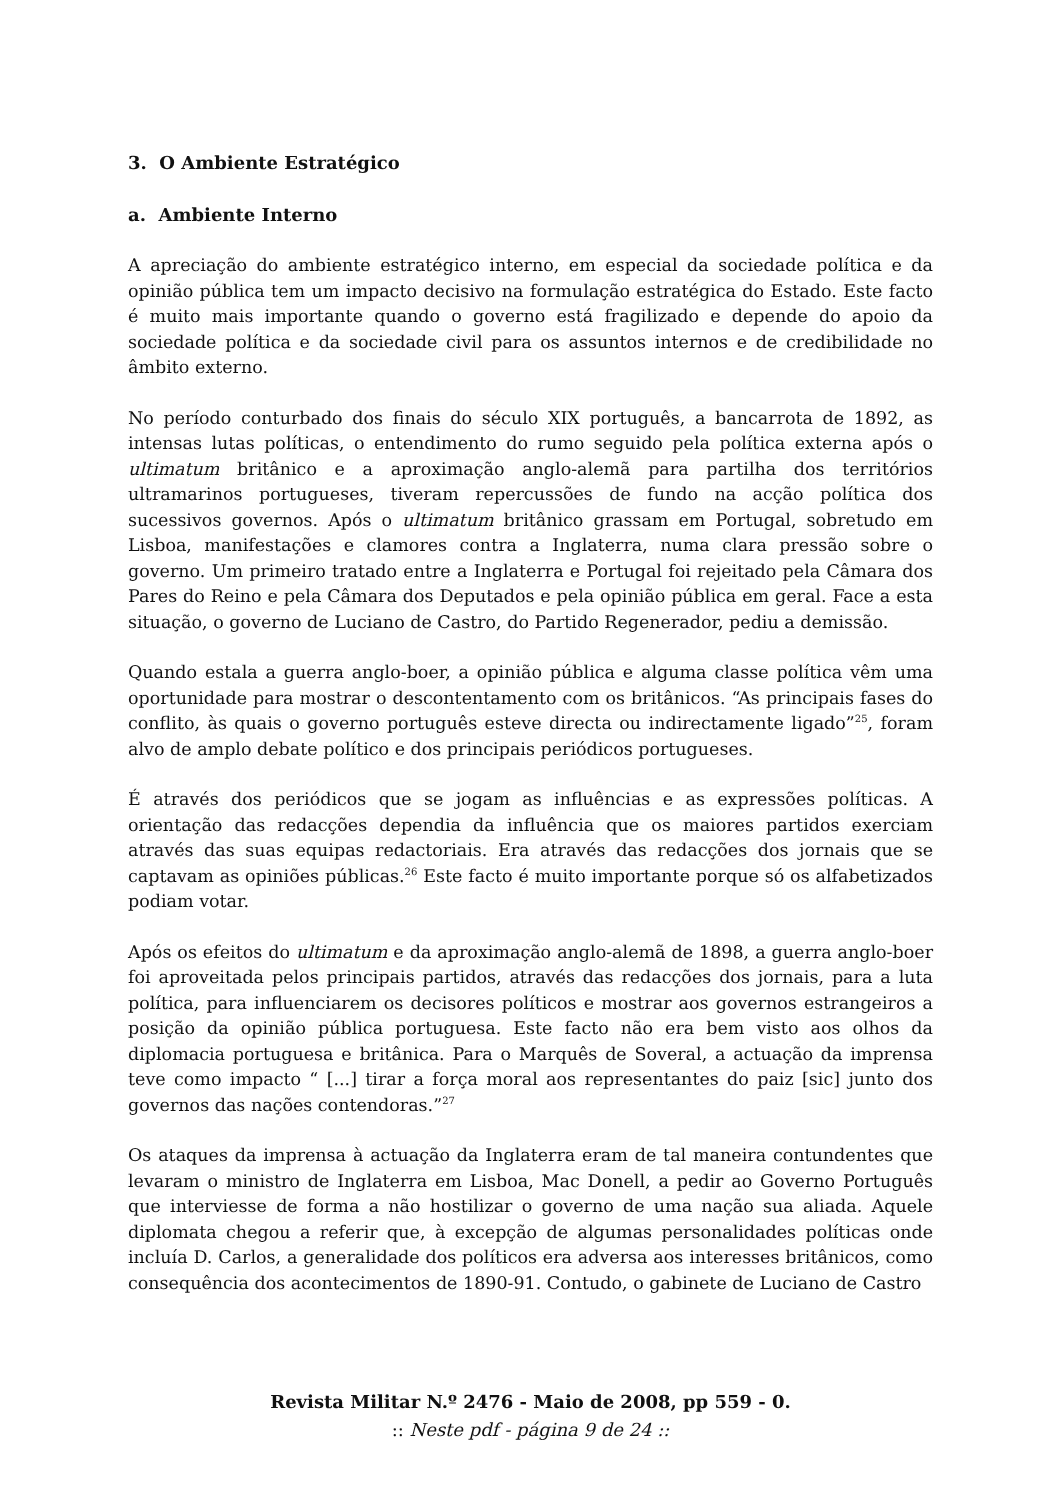3. O Ambiente Estratégico
a. Ambiente Interno
A apreciação do ambiente estratégico interno, em especial da sociedade política e da opinião pública tem um impacto decisivo na formulação estratégica do Estado. Este facto é muito mais importante quando o governo está fragilizado e depende do apoio da sociedade política e da sociedade civil para os assuntos internos e de credibilidade no âmbito externo.
No período conturbado dos finais do século XIX português, a bancarrota de 1892, as intensas lutas políticas, o entendimento do rumo seguido pela política externa após o ultimatum britânico e a aproximação anglo-alemã para partilha dos territórios ultramarinos portugueses, tiveram repercussões de fundo na acção política dos sucessivos governos. Após o ultimatum britânico grassam em Portugal, sobretudo em Lisboa, manifestações e clamores contra a Inglaterra, numa clara pressão sobre o governo. Um primeiro tratado entre a Inglaterra e Portugal foi rejeitado pela Câmara dos Pares do Reino e pela Câmara dos Deputados e pela opinião pública em geral. Face a esta situação, o governo de Luciano de Castro, do Partido Regenerador, pediu a demissão.
Quando estala a guerra anglo-boer, a opinião pública e alguma classe política vêm uma oportunidade para mostrar o descontentamento com os britânicos. “As principais fases do conflito, às quais o governo português esteve directa ou indirectamente ligado”<sup>25</sup>, foram alvo de amplo debate político e dos principais periódicos portugueses.
É através dos periódicos que se jogam as influências e as expressões políticas. A orientação das redacções dependia da influência que os maiores partidos exerciam através das suas equipas redactoriais. Era através das redacções dos jornais que se captavam as opiniões públicas.<sup>26</sup> Este facto é muito importante porque só os alfabetizados podiam votar.
Após os efeitos do ultimatum e da aproximação anglo-alemã de 1898, a guerra anglo-boer foi aproveitada pelos principais partidos, através das redacções dos jornais, para a luta política, para influenciarem os decisores políticos e mostrar aos governos estrangeiros a posição da opinião pública portuguesa. Este facto não era bem visto aos olhos da diplomacia portuguesa e britânica. Para o Marquês de Soveral, a actuação da imprensa teve como impacto “ [...] tirar a força moral aos representantes do paiz [sic] junto dos governos das nações contendoras.”<sup>27</sup>
Os ataques da imprensa à actuação da Inglaterra eram de tal maneira contundentes que levaram o ministro de Inglaterra em Lisboa, Mac Donell, a pedir ao Governo Português que interviesse de forma a não hostilizar o governo de uma nação sua aliada. Aquele diplomata chegou a referir que, à excepção de algumas personalidades políticas onde incluía D. Carlos, a generalidade dos políticos era adversa aos interesses britânicos, como consequência dos acontecimentos de 1890-91. Contudo, o gabinete de Luciano de Castro
Revista Militar N.º 2476 - Maio de 2008, pp 559 - 0.
:: Neste pdf - página 9 de 24 ::